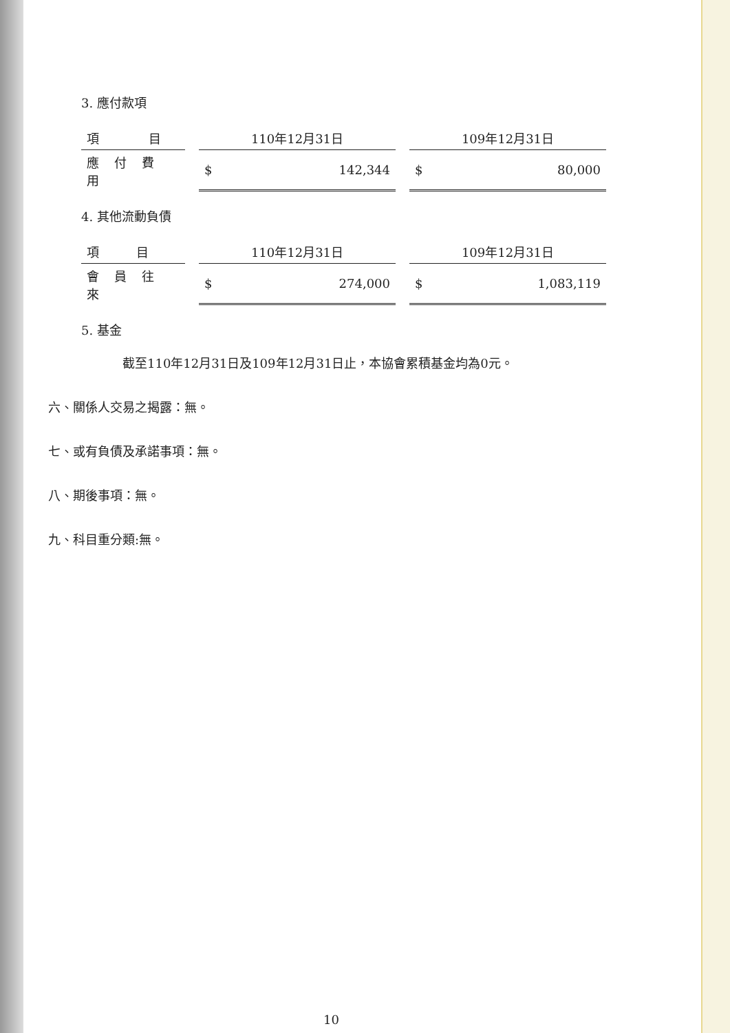3. 應付款項
| 項 目 | 110年12月31日 | 109年12月31日 |
| --- | --- | --- |
| 應付費用 | $ 142,344 | $ 80,000 |
4. 其他流動負債
| 項 目 | 110年12月31日 | 109年12月31日 |
| --- | --- | --- |
| 會員往來 | $ 274,000 | $ 1,083,119 |
5. 基金
截至110年12月31日及109年12月31日止，本協會累積基金均為0元。
六、關係人交易之揭露：無。
七、或有負債及承諾事項：無。
八、期後事項：無。
九、科目重分類:無。
10